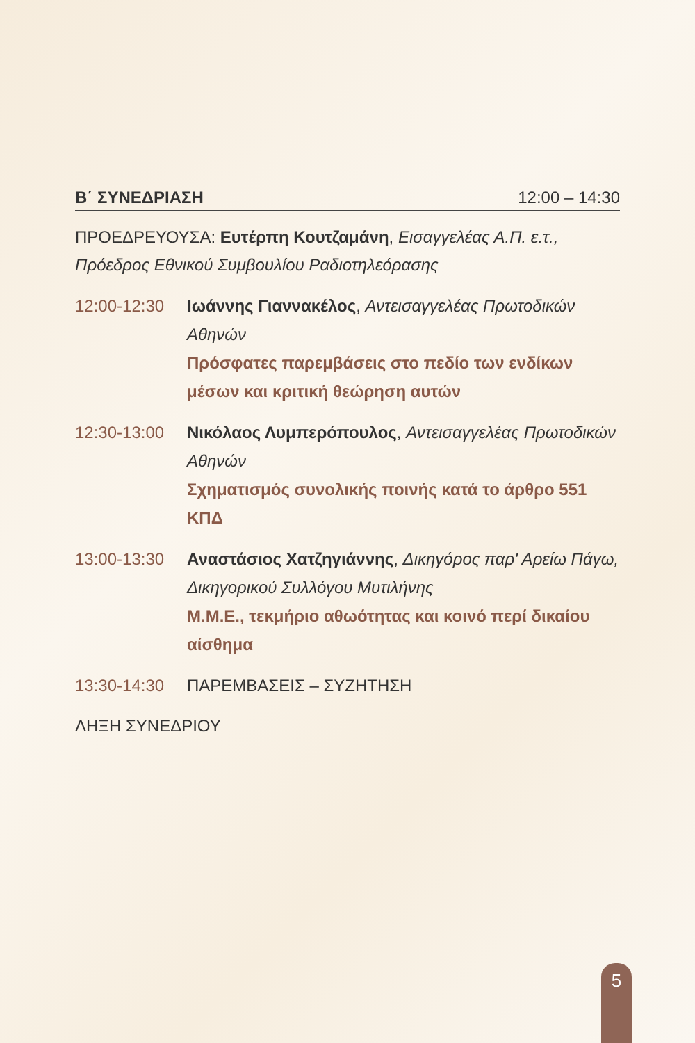Β΄ ΣΥΝΕΔΡΙΑΣΗ 12:00 – 14:30
ΠΡΟΕΔΡΕΥΟΥΣΑ: Ευτέρπη Κουτζαμάνη, Εισαγγελέας Α.Π. ε.τ., Πρόεδρος Εθνικού Συμβουλίου Ραδιοτηλεόρασης
12:00-12:30 Ιωάννης Γιαννακέλος, Αντεισαγγελέας Πρωτοδικών Αθηνών
Πρόσφατες παρεμβάσεις στο πεδίο των ενδίκων μέσων και κριτική θεώρηση αυτών
12:30-13:00 Νικόλαος Λυμπερόπουλος, Αντεισαγγελέας Πρωτοδικών Αθηνών
Σχηματισμός συνολικής ποινής κατά το άρθρο 551 ΚΠΔ
13:00-13:30 Αναστάσιος Χατζηγιάννης, Δικηγόρος παρ' Αρείω Πάγω, Δικηγορικού Συλλόγου Μυτιλήνης
Μ.Μ.Ε., τεκμήριο αθωότητας και κοινό περί δικαίου αίσθημα
13:30-14:30 ΠΑΡΕΜΒΑΣΕΙΣ – ΣΥΖΗΤΗΣΗ
ΛΗΞΗ ΣΥΝΕΔΡΙΟΥ
5